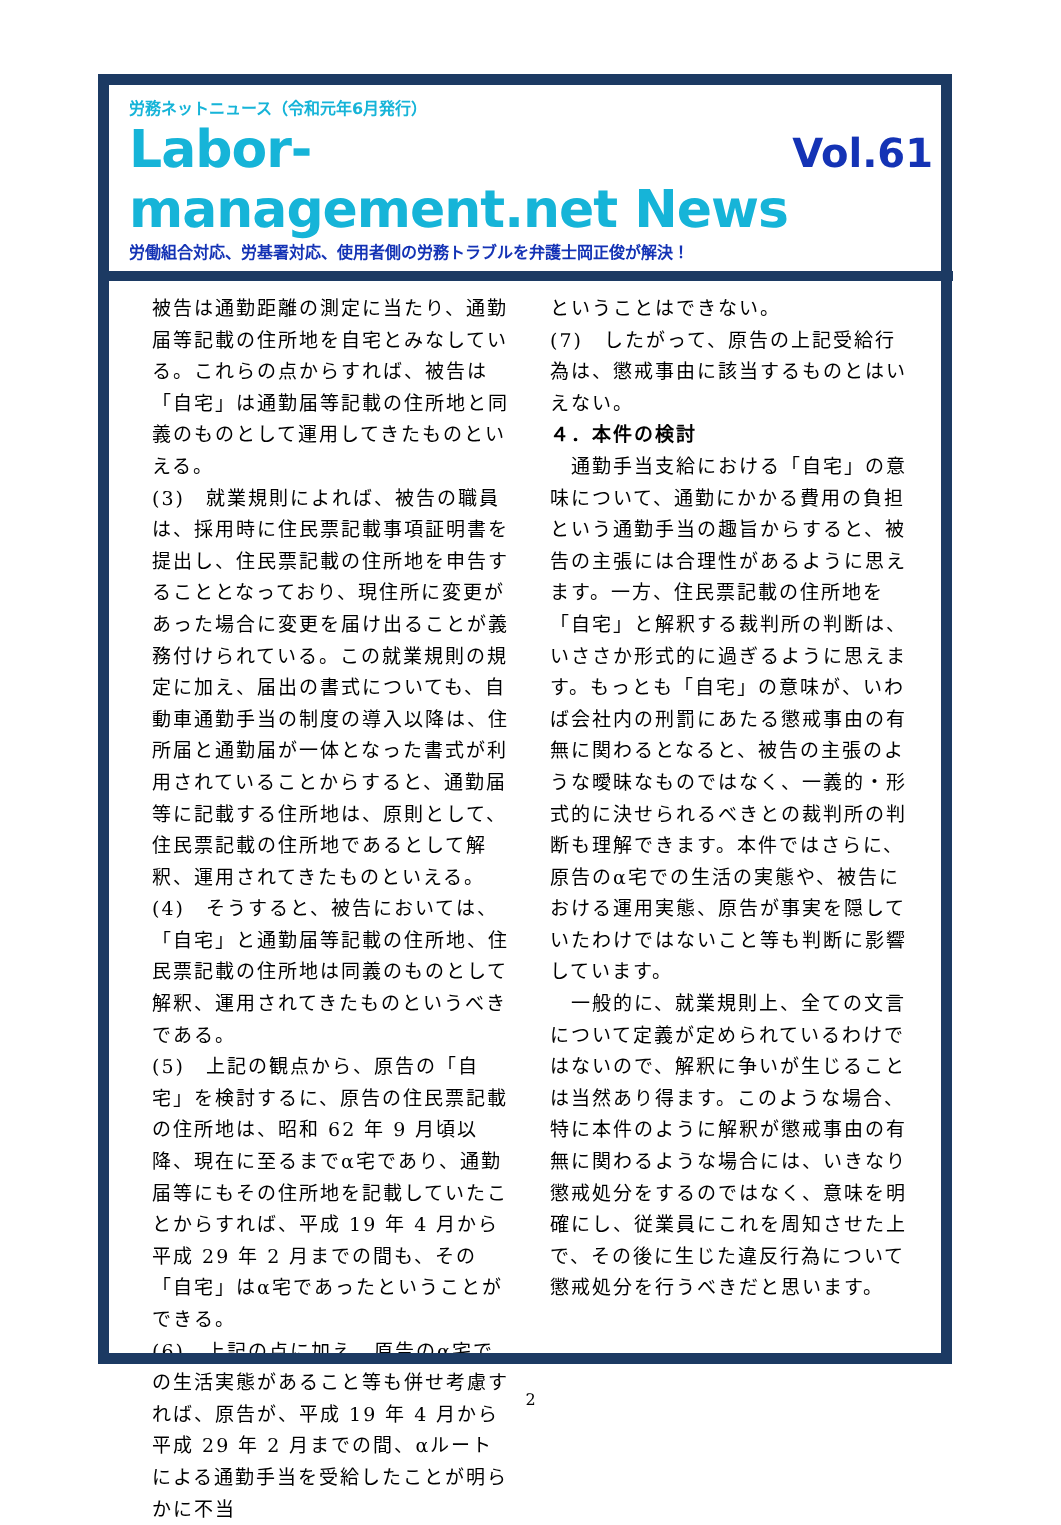労務ネットニュース（令和元年6月発行）
Labor-management.net News Vol.61
労働組合対応、労基署対応、使用者側の労務トラブルを弁護士岡正俊が解決！
被告は通勤距離の測定に当たり、通勤届等記載の住所地を自宅とみなしている。これらの点からすれば、被告は「自宅」は通勤届等記載の住所地と同義のものとして運用してきたものといえる。
(3)　就業規則によれば、被告の職員は、採用時に住民票記載事項証明書を提出し、住民票記載の住所地を申告することとなっており、現住所に変更があった場合に変更を届け出ることが義務付けられている。この就業規則の規定に加え、届出の書式についても、自動車通勤手当の制度の導入以降は、住所届と通勤届が一体となった書式が利用されていることからすると、通勤届等に記載する住所地は、原則として、住民票記載の住所地であるとして解釈、運用されてきたものといえる。
(4)　そうすると、被告においては、「自宅」と通勤届等記載の住所地、住民票記載の住所地は同義のものとして解釈、運用されてきたものというべきである。
(5)　上記の観点から、原告の「自宅」を検討するに、原告の住民票記載の住所地は、昭和 62 年 9 月頃以降、現在に至るまでα宅であり、通勤届等にもその住所地を記載していたことからすれば、平成 19 年 4 月から平成 29 年 2 月までの間も、その「自宅」はα宅であったということができる。
(6)　上記の点に加え、原告のα宅での生活実態があること等も併せ考慮すれば、原告が、平成 19 年 4 月から平成 29 年 2 月までの間、αルートによる通勤手当を受給したことが明らかに不当
ということはできない。
(7)　したがって、原告の上記受給行為は、懲戒事由に該当するものとはいえない。
４．本件の検討
　通勤手当支給における「自宅」の意味について、通勤にかかる費用の負担という通勤手当の趣旨からすると、被告の主張には合理性があるように思えます。一方、住民票記載の住所地を「自宅」と解釈する裁判所の判断は、いささか形式的に過ぎるように思えます。もっとも「自宅」の意味が、いわば会社内の刑罰にあたる懲戒事由の有無に関わるとなると、被告の主張のような曖昧なものではなく、一義的・形式的に決せられるべきとの裁判所の判断も理解できます。本件ではさらに、原告のα宅での生活の実態や、被告における運用実態、原告が事実を隠していたわけではないこと等も判断に影響しています。
　一般的に、就業規則上、全ての文言について定義が定められているわけではないので、解釈に争いが生じることは当然あり得ます。このような場合、特に本件のように解釈が懲戒事由の有無に関わるような場合には、いきなり懲戒処分をするのではなく、意味を明確にし、従業員にこれを周知させた上で、その後に生じた違反行為について懲戒処分を行うべきだと思います。
2